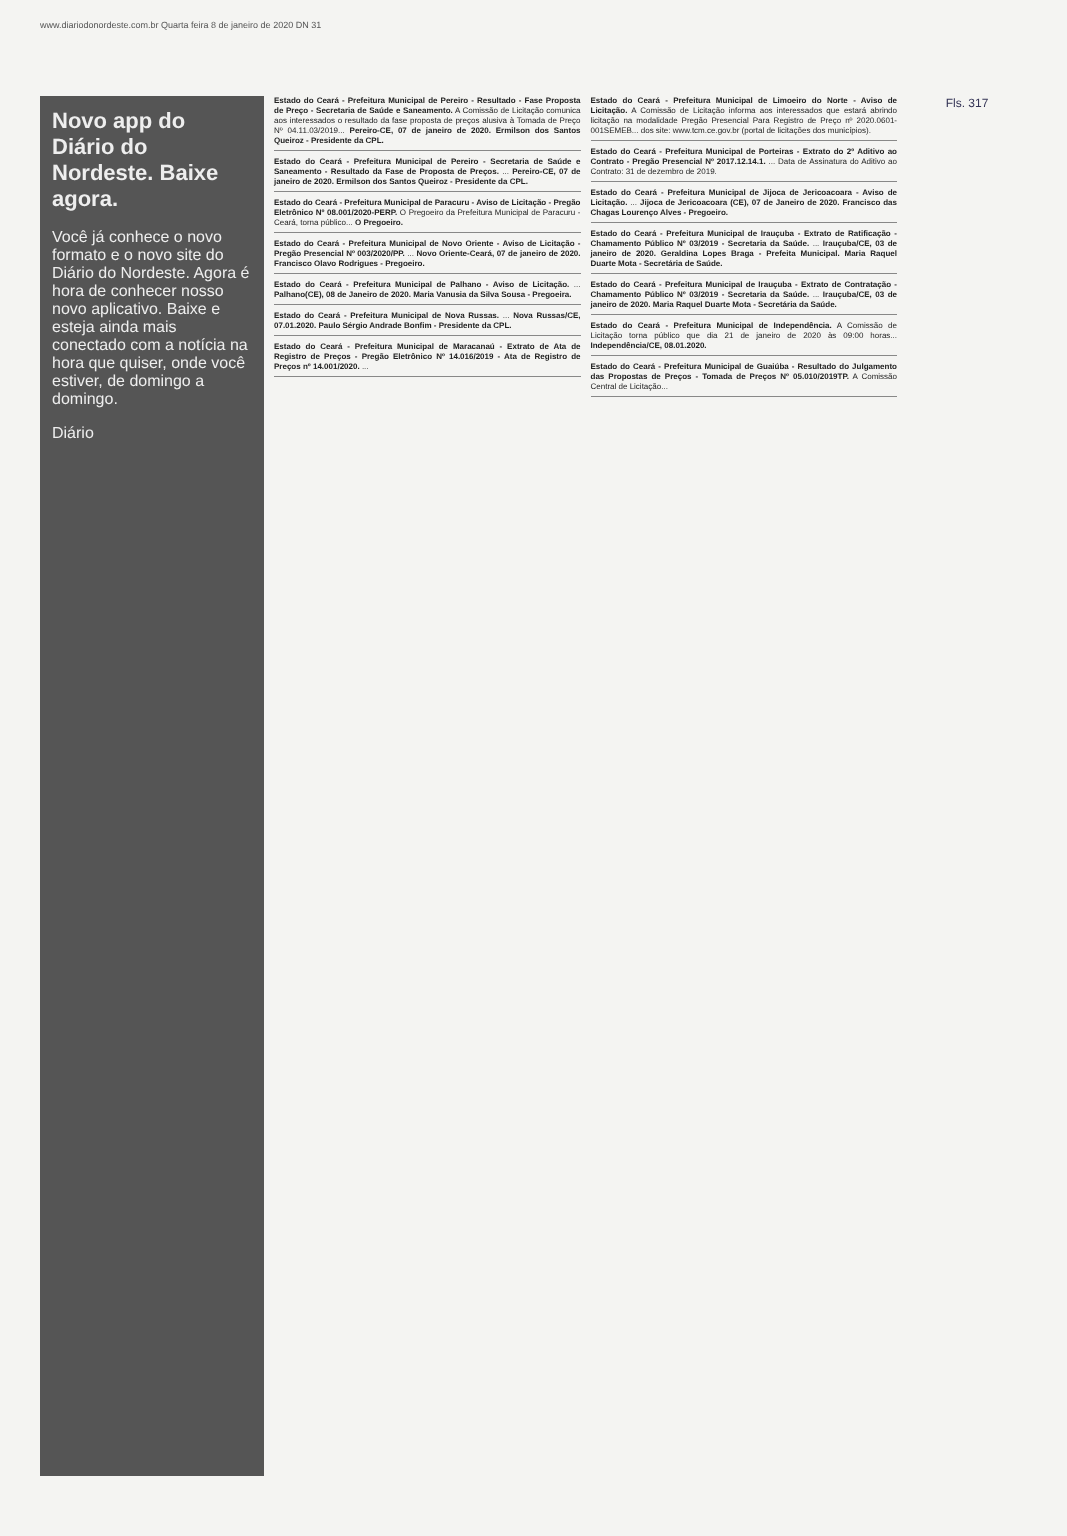www.diariodonordeste.com.br Quarta feira 8 de janeiro de 2020 DN 31
Novo app do Diário do Nordeste. Baixe agora.
Você já conhece o novo formato e o novo site do Diário do Nordeste. Agora é hora de conhecer nosso novo aplicativo. Baixe e esteja ainda mais conectado com a notícia na hora que quiser, onde você estiver, de domingo a domingo.
Diário
Estado do Ceará - Prefeitura Municipal de Pereiro - Resultado - Fase Proposta de Preço - Secretaria de Saúde e Saneamento. A Comissão de Licitação comunica aos interessados o resultado da fase proposta de preços alusiva à Tomada de Preço Nº 04.11.03/2019... Pereiro-CE, 07 de janeiro de 2020. Ermilson dos Santos Queiroz - Presidente da CPL.
Estado do Ceará - Prefeitura Municipal de Pereiro - Secretaria de Saúde e Saneamento - Resultado da Fase de Proposta de Preços. ... Pereiro-CE, 07 de janeiro de 2020. Ermilson dos Santos Queiroz - Presidente da CPL.
Estado do Ceará - Prefeitura Municipal de Paracuru - Aviso de Licitação - Pregão Eletrônico Nº 08.001/2020-PERP. O Pregoeiro da Prefeitura Municipal de Paracuru - Ceará, torna público... O Pregoeiro.
Estado do Ceará - Prefeitura Municipal de Novo Oriente - Aviso de Licitação - Pregão Presencial Nº 003/2020/PP. ... Novo Oriente-Ceará, 07 de janeiro de 2020. Francisco Olavo Rodrigues - Pregoeiro.
Estado do Ceará - Prefeitura Municipal de Palhano - Aviso de Licitação. ... Palhano(CE), 08 de Janeiro de 2020. Maria Vanusia da Silva Sousa - Pregoeira.
Estado do Ceará - Prefeitura Municipal de Nova Russas. ... Nova Russas/CE, 07.01.2020. Paulo Sérgio Andrade Bonfim - Presidente da CPL.
Estado do Ceará - Prefeitura Municipal de Maracanaú - Extrato de Ata de Registro de Preços - Pregão Eletrônico Nº 14.016/2019 - Ata de Registro de Preços nº 14.001/2020. ...
Estado do Ceará - Prefeitura Municipal de Limoeiro do Norte - Aviso de Licitação. A Comissão de Licitação informa aos interessados que estará abrindo licitação na modalidade Pregão Presencial Para Registro de Preço nº 2020.0601-001SEMEB... dos site: www.tcm.ce.gov.br (portal de licitações dos municípios).
Estado do Ceará - Prefeitura Municipal de Porteiras - Extrato do 2º Aditivo ao Contrato - Pregão Presencial Nº 2017.12.14.1. ... Data de Assinatura do Aditivo ao Contrato: 31 de dezembro de 2019.
Estado do Ceará - Prefeitura Municipal de Jijoca de Jericoacoara - Aviso de Licitação. ... Jijoca de Jericoacoara (CE), 07 de Janeiro de 2020. Francisco das Chagas Lourenço Alves - Pregoeiro.
Estado do Ceará - Prefeitura Municipal de Irauçuba - Extrato de Ratificação - Chamamento Público Nº 03/2019 - Secretaria da Saúde. ... Irauçuba/CE, 03 de janeiro de 2020. Geraldina Lopes Braga - Prefeita Municipal. Maria Raquel Duarte Mota - Secretária de Saúde.
Estado do Ceará - Prefeitura Municipal de Irauçuba - Extrato de Contratação - Chamamento Público Nº 03/2019 - Secretaria da Saúde. ... Irauçuba/CE, 03 de janeiro de 2020. Maria Raquel Duarte Mota - Secretária da Saúde.
Estado do Ceará - Prefeitura Municipal de Independência. A Comissão de Licitação torna público que dia 21 de janeiro de 2020 às 09:00 horas... Independência/CE, 08.01.2020.
Estado do Ceará - Prefeitura Municipal de Guaiúba - Resultado do Julgamento das Propostas de Preços - Tomada de Preços Nº 05.010/2019TP. A Comissão Central de Licitação...
Fls. 317